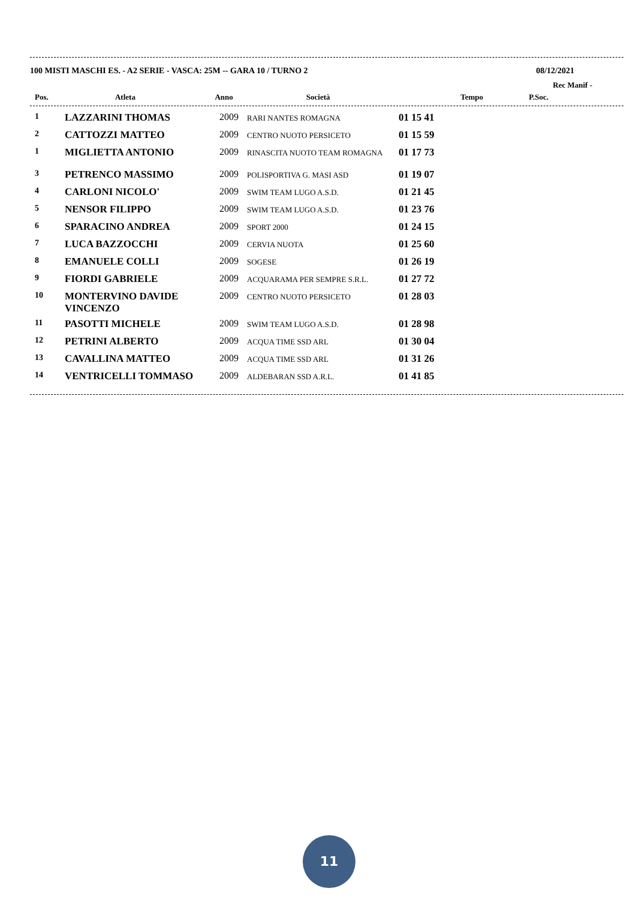100 MISTI MASCHI ES. - A2 SERIE - VASCA: 25M -- GARA 10 / TURNO 2 08/12/2021
Rec Manif -
| Pos. | Atleta | Anno | Società | Tempo | P.Soc. |
| --- | --- | --- | --- | --- | --- |
| 1 | LAZZARINI THOMAS | 2009 | RARI NANTES ROMAGNA | 01 15 41 | |
| 2 | CATTOZZI MATTEO | 2009 | CENTRO NUOTO PERSICETO | 01 15 59 | |
| 1 | MIGLIETTA ANTONIO | 2009 | RINASCITA NUOTO TEAM ROMAGNA | 01 17 73 | |
| 3 | PETRENCO MASSIMO | 2009 | POLISPORTIVA G. MASI ASD | 01 19 07 | |
| 4 | CARLONI NICOLO' | 2009 | SWIM TEAM LUGO A.S.D. | 01 21 45 | |
| 5 | NENSOR FILIPPO | 2009 | SWIM TEAM LUGO A.S.D. | 01 23 76 | |
| 6 | SPARACINO ANDREA | 2009 | SPORT 2000 | 01 24 15 | |
| 7 | LUCA BAZZOCCHI | 2009 | CERVIA NUOTA | 01 25 60 | |
| 8 | EMANUELE COLLI | 2009 | SOGESE | 01 26 19 | |
| 9 | FIORDI GABRIELE | 2009 | ACQUARAMA PER SEMPRE S.R.L. | 01 27 72 | |
| 10 | MONTERVINO DAVIDE VINCENZO | 2009 | CENTRO NUOTO PERSICETO | 01 28 03 | |
| 11 | PASOTTI MICHELE | 2009 | SWIM TEAM LUGO A.S.D. | 01 28 98 | |
| 12 | PETRINI ALBERTO | 2009 | ACQUA TIME SSD ARL | 01 30 04 | |
| 13 | CAVALLINA MATTEO | 2009 | ACQUA TIME SSD ARL | 01 31 26 | |
| 14 | VENTRICELLI TOMMASO | 2009 | ALDEBARAN SSD A.R.L. | 01 41 85 | |
11